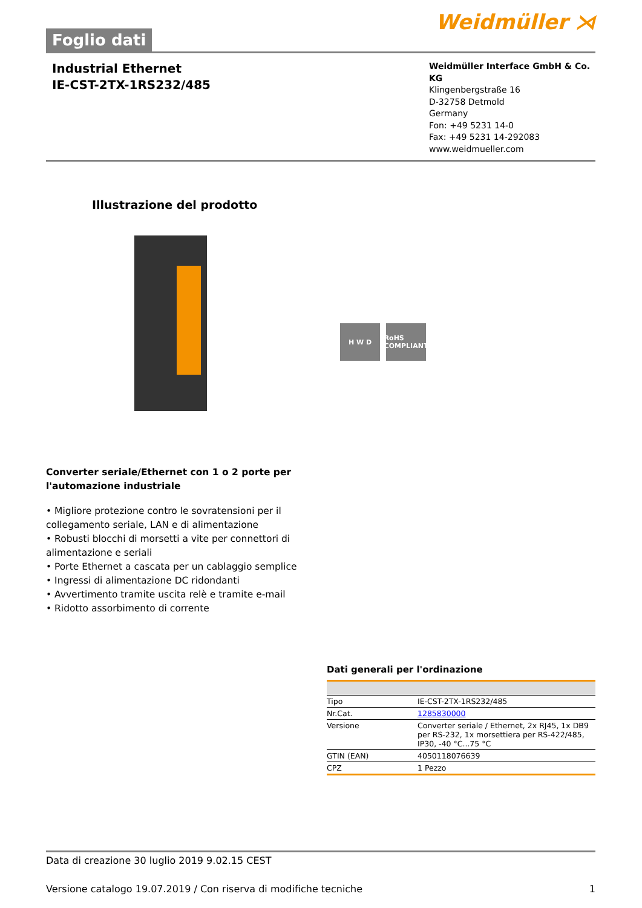Foglio dati
Weidmüller ⋊
Industrial Ethernet
IE-CST-2TX-1RS232/485
Weidmüller Interface GmbH & Co. KG
Klingenbergstraße 16
D-32758 Detmold
Germany
Fon: +49 5231 14-0
Fax: +49 5231 14-292083
www.weidmueller.com
Illustrazione del prodotto
H W D RoHS COMPLIANT
Converter seriale/Ethernet con 1 o 2 porte per l'automazione industriale
• Migliore protezione contro le sovratensioni per il collegamento seriale, LAN e di alimentazione
• Robusti blocchi di morsetti a vite per connettori di alimentazione e seriali
• Porte Ethernet a cascata per un cablaggio semplice
• Ingressi di alimentazione DC ridondanti
• Avvertimento tramite uscita relè e tramite e-mail
• Ridotto assorbimento di corrente
Dati generali per l'ordinazione
| Tipo | IE-CST-2TX-1RS232/485 |
| Nr.Cat. | 1285830000 |
| Versione | Converter seriale / Ethernet, 2x RJ45, 1x DB9 per RS-232, 1x morsettiera per RS-422/485, IP30, -40 °C...75 °C |
| GTIN (EAN) | 4050118076639 |
| CPZ | 1 Pezzo |
Data di creazione 30 luglio 2019 9.02.15 CEST
Versione catalogo 19.07.2019 / Con riserva di modifiche tecniche 1